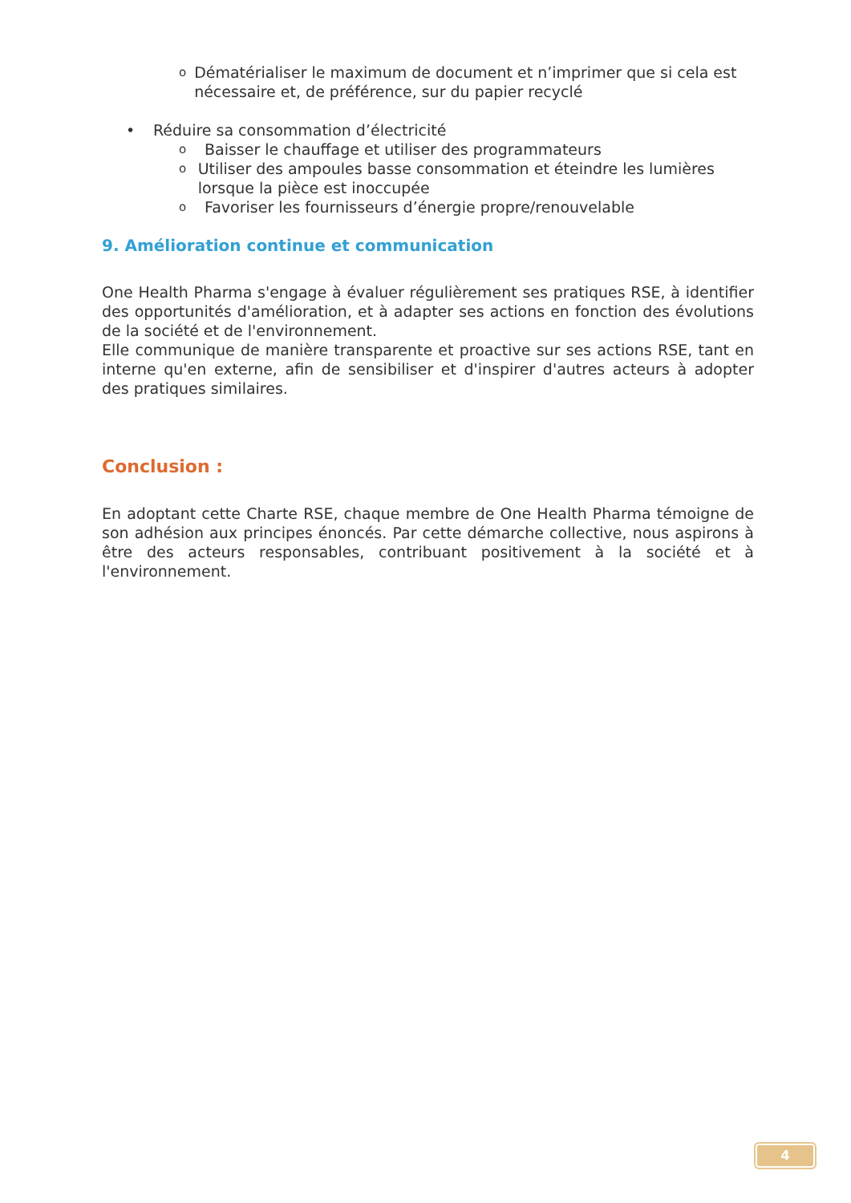o Dématérialiser le maximum de document et n’imprimer que si cela est nécessaire et, de préférence, sur du papier recyclé
• Réduire sa consommation d’électricité
o Baisser le chauffage et utiliser des programmateurs
o Utiliser des ampoules basse consommation et éteindre les lumières lorsque la pièce est inoccupée
o Favoriser les fournisseurs d’énergie propre/renouvelable
9. Amélioration continue et communication
One Health Pharma s'engage à évaluer régulièrement ses pratiques RSE, à identifier des opportunités d'amélioration, et à adapter ses actions en fonction des évolutions de la société et de l'environnement.
Elle communique de manière transparente et proactive sur ses actions RSE, tant en interne qu'en externe, afin de sensibiliser et d'inspirer d'autres acteurs à adopter des pratiques similaires.
Conclusion :
En adoptant cette Charte RSE, chaque membre de One Health Pharma témoigne de son adhésion aux principes énoncés. Par cette démarche collective, nous aspirons à être des acteurs responsables, contribuant positivement à la société et à l'environnement.
4